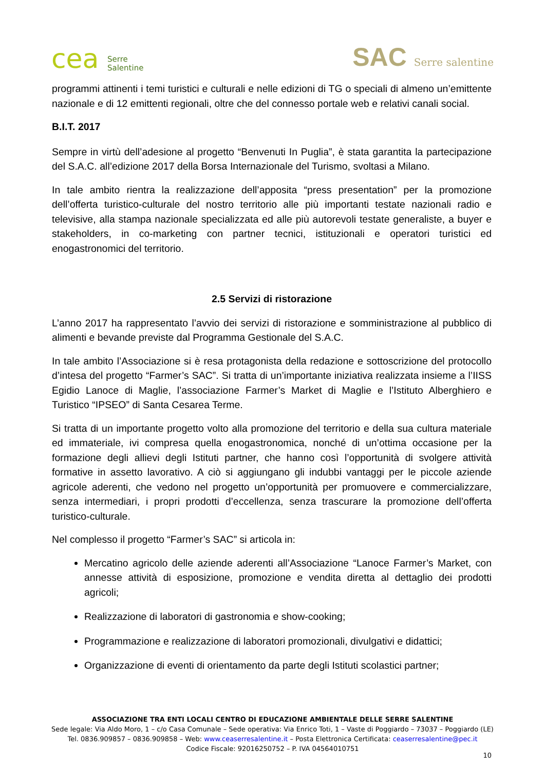cea Serre
Salentine
SAC Serre salentine
programmi attinenti i temi turistici e culturali e nelle edizioni di TG o speciali di almeno un’emittente nazionale e di 12 emittenti regionali, oltre che del connesso portale web e relativi canali social.
B.I.T. 2017
Sempre in virtù dell’adesione al progetto “Benvenuti In Puglia”, è stata garantita la partecipazione del S.A.C. all’edizione 2017 della Borsa Internazionale del Turismo, svoltasi a Milano.
In tale ambito rientra la realizzazione dell’apposita “press presentation” per la promozione dell’offerta turistico-culturale del nostro territorio alle più importanti testate nazionali radio e televisive, alla stampa nazionale specializzata ed alle più autorevoli testate generaliste, a buyer e stakeholders, in co-marketing con partner tecnici, istituzionali e operatori turistici ed enogastronomici del territorio.
2.5 Servizi di ristorazione
L’anno 2017 ha rappresentato l’avvio dei servizi di ristorazione e somministrazione al pubblico di alimenti e bevande previste dal Programma Gestionale del S.A.C.
In tale ambito l’Associazione si è resa protagonista della redazione e sottoscrizione del protocollo d’intesa del progetto “Farmer’s SAC”. Si tratta di un’importante iniziativa realizzata insieme a l’IISS Egidio Lanoce di Maglie, l’associazione Farmer’s Market di Maglie e l’Istituto Alberghiero e Turistico “IPSEO” di Santa Cesarea Terme.
Si tratta di un importante progetto volto alla promozione del territorio e della sua cultura materiale ed immateriale, ivi compresa quella enogastronomica, nonché di un’ottima occasione per la formazione degli allievi degli Istituti partner, che hanno così l’opportunità di svolgere attività formative in assetto lavorativo. A ciò si aggiungano gli indubbi vantaggi per le piccole aziende agricole aderenti, che vedono nel progetto un’opportunità per promuovere e commercializzare, senza intermediari, i propri prodotti d’eccellenza, senza trascurare la promozione dell’offerta turistico-culturale.
Nel complesso il progetto “Farmer’s SAC” si articola in:
Mercatino agricolo delle aziende aderenti all’Associazione “Lanoce Farmer’s Market, con annesse attività di esposizione, promozione e vendita diretta al dettaglio dei prodotti agricoli;
Realizzazione di laboratori di gastronomia e show-cooking;
Programmazione e realizzazione di laboratori promozionali, divulgativi e didattici;
Organizzazione di eventi di orientamento da parte degli Istituti scolastici partner;
ASSOCIAZIONE TRA ENTI LOCALI CENTRO DI EDUCAZIONE AMBIENTALE DELLE SERRE SALENTINE
Sede legale: Via Aldo Moro, 1 – c/o Casa Comunale – Sede operativa: Via Enrico Toti, 1 – Vaste di Poggiardo – 73037 – Poggiardo (LE)
Tel. 0836.909857 – 0836.909858 – Web: www.ceaserresalentine.it – Posta Elettronica Certificata: ceaserresalentine@pec.it
Codice Fiscale: 92016250752 – P. IVA 04564010751
10